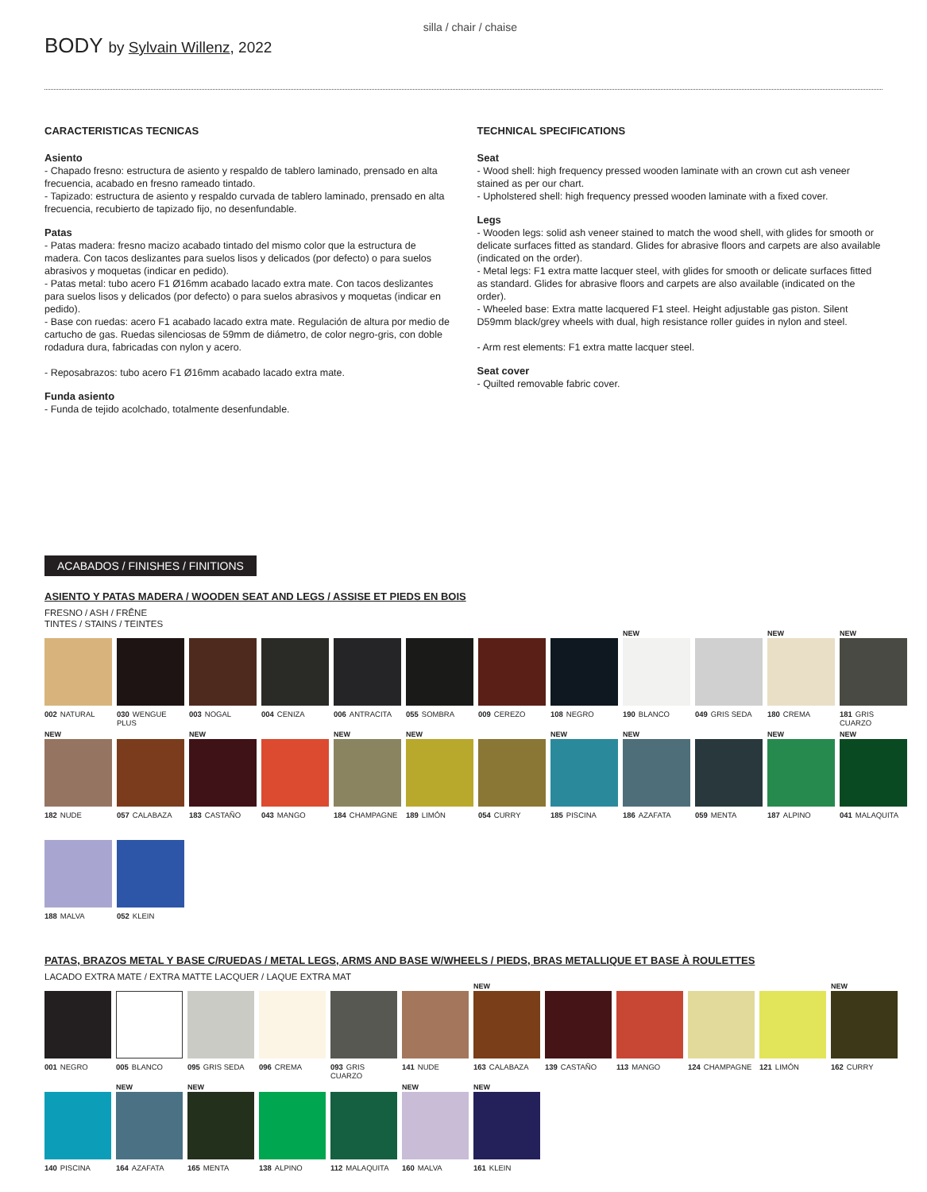BODY by Sylvain Willenz, 2022
silla / chair / chaise
CARACTERISTICAS TECNICAS
Asiento
- Chapado fresno: estructura de asiento y respaldo de tablero laminado, prensado en alta frecuencia, acabado en fresno rameado tintado.
- Tapizado: estructura de asiento y respaldo curvada de tablero laminado, prensado en alta frecuencia, recubierto de tapizado fijo, no desenfundable.
Patas
- Patas madera: fresno macizo acabado tintado del mismo color que la estructura de madera. Con tacos deslizantes para suelos lisos y delicados (por defecto) o para suelos abrasivos y moquetas (indicar en pedido).
- Patas metal: tubo acero F1 Ø16mm acabado lacado extra mate. Con tacos deslizantes para suelos lisos y delicados (por defecto) o para suelos abrasivos y moquetas (indicar en pedido).
- Base con ruedas: acero F1 acabado lacado extra mate. Regulación de altura por medio de cartucho de gas. Ruedas silenciosas de 59mm de diámetro, de color negro-gris, con doble rodadura dura, fabricadas con nylon y acero.
- Reposabrazos: tubo acero F1 Ø16mm acabado lacado extra mate.
Funda asiento
- Funda de tejido acolchado, totalmente desenfundable.
TECHNICAL SPECIFICATIONS
Seat
- Wood shell: high frequency pressed wooden laminate with an crown cut ash veneer stained as per our chart.
- Upholstered shell: high frequency pressed wooden laminate with a fixed cover.
Legs
- Wooden legs: solid ash veneer stained to match the wood shell, with glides for smooth or delicate surfaces fitted as standard. Glides for abrasive floors and carpets are also available (indicated on the order).
- Metal legs: F1 extra matte lacquer steel, with glides for smooth or delicate surfaces fitted as standard. Glides for abrasive floors and carpets are also available (indicated on the order).
- Wheeled base: Extra matte lacquered F1 steel. Height adjustable gas piston. Silent D59mm black/grey wheels with dual, high resistance roller guides in nylon and steel.
- Arm rest elements: F1 extra matte lacquer steel.
Seat cover
- Quilted removable fabric cover.
ACABADOS / FINISHES / FINITIONS
ASIENTO Y PATAS MADERA / WOODEN SEAT AND LEGS / ASSISE ET PIEDS EN BOIS
FRESNO / ASH / FRÊNE
TINTES / STAINS / TEINTES
002 NATURAL
030 WENGUE PLUS
003 NOGAL
004 CENIZA
006 ANTRACITA
055 SOMBRA
009 CEREZO
108 NEGRO
NEW
190 BLANCO
049 GRIS SEDA
NEW
180 CREMA
NEW
181 GRIS CUARZO
NEW
182 NUDE
057 CALABAZA
NEW
183 CASTAÑO
043 MANGO
NEW
184 CHAMPAGNE
NEW
189 LIMÓN
054 CURRY
NEW
185 PISCINA
NEW
186 AZAFATA
059 MENTA
NEW
187 ALPINO
NEW
041 MALAQUITA
188 MALVA
052 KLEIN
PATAS, BRAZOS METAL Y BASE C/RUEDAS / METAL LEGS, ARMS AND BASE W/WHEELS / PIEDS, BRAS METALLIQUE ET BASE À ROULETTES
LACADO EXTRA MATE / EXTRA MATTE LACQUER / LAQUE EXTRA MAT
001 NEGRO
005 BLANCO
095 GRIS SEDA
096 CREMA
093 GRIS CUARZO
141 NUDE
NEW
163 CALABAZA
139 CASTAÑO
113 MANGO
124 CHAMPAGNE
121 LIMÓN
NEW
162 CURRY
140 PISCINA
NEW
164 AZAFATA
NEW
165 MENTA
138 ALPINO
112 MALAQUITA
NEW
160 MALVA
NEW
161 KLEIN